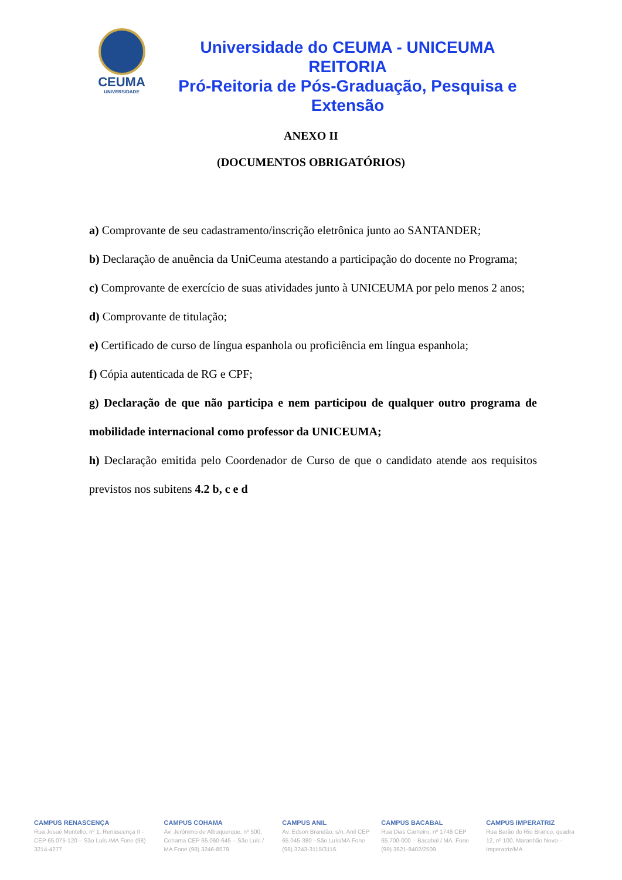CEUMA
UNIVERSIDADE
Universidade do CEUMA - UNICEUMA
REITORIA
Pró-Reitoria de Pós-Graduação, Pesquisa e Extensão
ANEXO II
(DOCUMENTOS OBRIGATÓRIOS)
a) Comprovante de seu cadastramento/inscrição eletrônica junto ao SANTANDER;
b) Declaração de anuência da UniCeuma atestando a participação do docente no Programa;
c) Comprovante de exercício de suas atividades junto à UNICEUMA por pelo menos 2 anos;
d) Comprovante de titulação;
e) Certificado de curso de língua espanhola ou proficiência em língua espanhola;
f) Cópia autenticada de RG e CPF;
g) Declaração de que não participa e nem participou de qualquer outro programa de mobilidade internacional como professor da UNICEUMA;
h) Declaração emitida pelo Coordenador de Curso de que o candidato atende aos requisitos previstos nos subitens 4.2 b, c e d
CAMPUS RENASCENÇA
Rua Josué Montello, nº 1, Renascença II - CEP 65.075-120 – São Luís /MA Fone (98) 3214-4277.
CAMPUS COHAMA
Av. Jerônimo de Albuquerque, nº 500, Cohama CEP 65.060-645 – São Luís / MA Fone (98) 3246-8579.
CAMPUS ANIL
Av. Edson Brandão, s/n, Anil CEP 65.045-380 –São Luís/MA Fone (98) 3243-3115/3116.
CAMPUS BACABAL
Rua Dias Carneiro, nº 1748 CEP 65.700-000 – Bacabal / MA. Fone (99) 3621-8402/2509.
CAMPUS IMPERATRIZ
Rua Barão do Rio Branco, quadra 12, nº 100, Maranhão Novo – Imperatriz/MA.